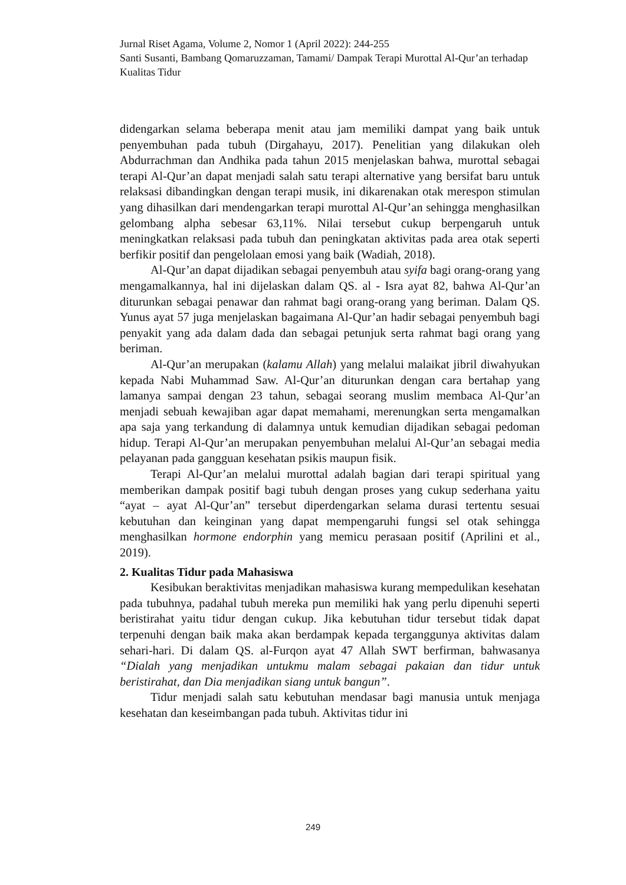Jurnal Riset Agama, Volume 2, Nomor 1 (April 2022): 244-255
Santi Susanti, Bambang Qomaruzzaman, Tamami/ Dampak Terapi Murottal Al-Qur’an terhadap Kualitas Tidur
didengarkan selama beberapa menit atau jam memiliki dampat yang baik untuk penyembuhan pada tubuh (Dirgahayu, 2017). Penelitian yang dilakukan oleh Abdurrachman dan Andhika pada tahun 2015 menjelaskan bahwa, murottal sebagai terapi Al-Qur’an dapat menjadi salah satu terapi alternative yang bersifat baru untuk relaksasi dibandingkan dengan terapi musik, ini dikarenakan otak merespon stimulan yang dihasilkan dari mendengarkan terapi murottal Al-Qur’an sehingga menghasilkan gelombang alpha sebesar 63,11%. Nilai tersebut cukup berpengaruh untuk meningkatkan relaksasi pada tubuh dan peningkatan aktivitas pada area otak seperti berfikir positif dan pengelolaan emosi yang baik (Wadiah, 2018).
Al-Qur’an dapat dijadikan sebagai penyembuh atau syifa bagi orang-orang yang mengamalkannya, hal ini dijelaskan dalam QS. al - Isra ayat 82, bahwa Al-Qur’an diturunkan sebagai penawar dan rahmat bagi orang-orang yang beriman. Dalam QS. Yunus ayat 57 juga menjelaskan bagaimana Al-Qur’an hadir sebagai penyembuh bagi penyakit yang ada dalam dada dan sebagai petunjuk serta rahmat bagi orang yang beriman.
Al-Qur’an merupakan (kalamu Allah) yang melalui malaikat jibril diwahyukan kepada Nabi Muhammad Saw. Al-Qur’an diturunkan dengan cara bertahap yang lamanya sampai dengan 23 tahun, sebagai seorang muslim membaca Al-Qur’an menjadi sebuah kewajiban agar dapat memahami, merenungkan serta mengamalkan apa saja yang terkandung di dalamnya untuk kemudian dijadikan sebagai pedoman hidup. Terapi Al-Qur’an merupakan penyembuhan melalui Al-Qur’an sebagai media pelayanan pada gangguan kesehatan psikis maupun fisik.
Terapi Al-Qur’an melalui murottal adalah bagian dari terapi spiritual yang memberikan dampak positif bagi tubuh dengan proses yang cukup sederhana yaitu “ayat – ayat Al-Qur’an” tersebut diperdengarkan selama durasi tertentu sesuai kebutuhan dan keinginan yang dapat mempengaruhi fungsi sel otak sehingga menghasilkan hormone endorphin yang memicu perasaan positif (Aprilini et al., 2019).
2. Kualitas Tidur pada Mahasiswa
Kesibukan beraktivitas menjadikan mahasiswa kurang mempedulikan kesehatan pada tubuhnya, padahal tubuh mereka pun memiliki hak yang perlu dipenuhi seperti beristirahat yaitu tidur dengan cukup. Jika kebutuhan tidur tersebut tidak dapat terpenuhi dengan baik maka akan berdampak kepada terganggunya aktivitas dalam sehari-hari. Di dalam QS. al-Furqon ayat 47 Allah SWT berfirman, bahwasanya “Dialah yang menjadikan untukmu malam sebagai pakaian dan tidur untuk beristirahat, dan Dia menjadikan siang untuk bangun”.
Tidur menjadi salah satu kebutuhan mendasar bagi manusia untuk menjaga kesehatan dan keseimbangan pada tubuh. Aktivitas tidur ini
249